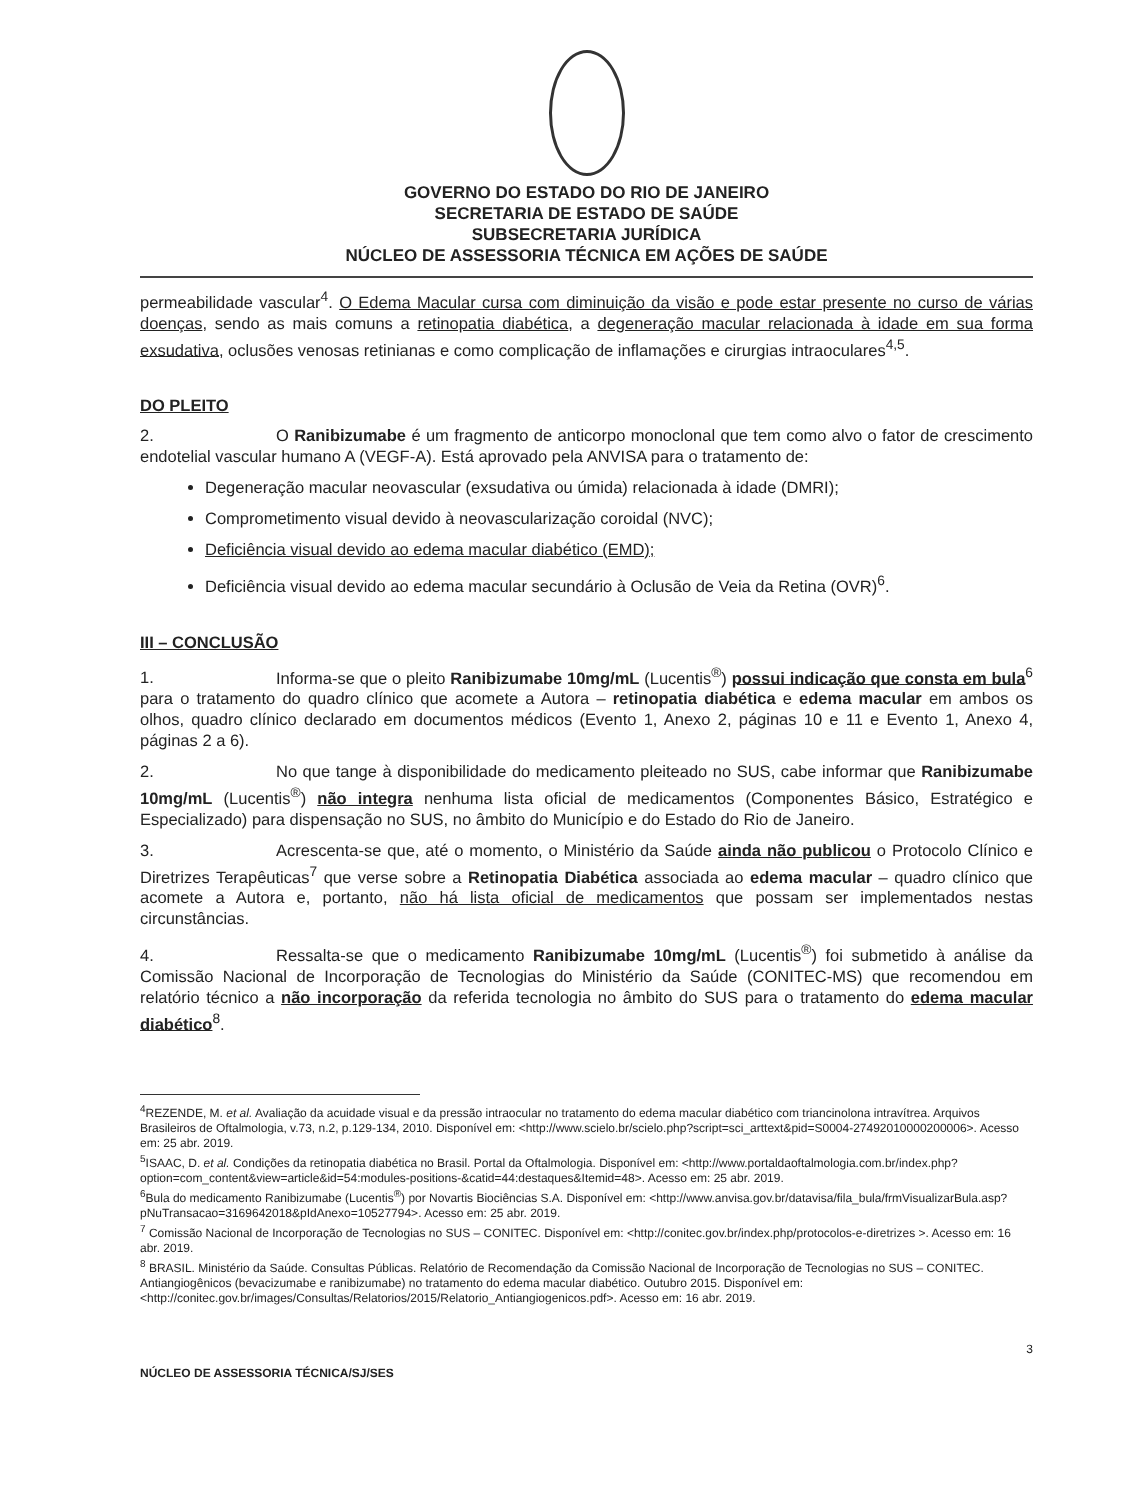GOVERNO DO ESTADO DO RIO DE JANEIRO
SECRETARIA DE ESTADO DE SAÚDE
SUBSECRETARIA JURÍDICA
NÚCLEO DE ASSESSORIA TÉCNICA EM AÇÕES DE SAÚDE
permeabilidade vascular<sup>4</sup>. O Edema Macular cursa com diminuição da visão e pode estar presente no curso de várias doenças, sendo as mais comuns a retinopatia diabética, a degeneração macular relacionada à idade em sua forma exsudativa, oclusões venosas retinianas e como complicação de inflamações e cirurgias intraoculares<sup>4,5</sup>.
DO PLEITO
2. O Ranibizumabe é um fragmento de anticorpo monoclonal que tem como alvo o fator de crescimento endotelial vascular humano A (VEGF-A). Está aprovado pela ANVISA para o tratamento de:
Degeneração macular neovascular (exsudativa ou úmida) relacionada à idade (DMRI);
Comprometimento visual devido à neovascularização coroidal (NVC);
Deficiência visual devido ao edema macular diabético (EMD);
Deficiência visual devido ao edema macular secundário à Oclusão de Veia da Retina (OVR)<sup>6</sup>.
III – CONCLUSÃO
1. Informa-se que o pleito Ranibizumabe 10mg/mL (Lucentis<sup>®</sup>) possui indicação que consta em bula<sup>6</sup> para o tratamento do quadro clínico que acomete a Autora – retinopatia diabética e edema macular em ambos os olhos, quadro clínico declarado em documentos médicos (Evento 1, Anexo 2, páginas 10 e 11 e Evento 1, Anexo 4, páginas 2 a 6).
2. No que tange à disponibilidade do medicamento pleiteado no SUS, cabe informar que Ranibizumabe 10mg/mL (Lucentis<sup>®</sup>) não integra nenhuma lista oficial de medicamentos (Componentes Básico, Estratégico e Especializado) para dispensação no SUS, no âmbito do Município e do Estado do Rio de Janeiro.
3. Acrescenta-se que, até o momento, o Ministério da Saúde ainda não publicou o Protocolo Clínico e Diretrizes Terapêuticas<sup>7</sup> que verse sobre a Retinopatia Diabética associada ao edema macular – quadro clínico que acomete a Autora e, portanto, não há lista oficial de medicamentos que possam ser implementados nestas circunstâncias.
4. Ressalta-se que o medicamento Ranibizumabe 10mg/mL (Lucentis<sup>®</sup>) foi submetido à análise da Comissão Nacional de Incorporação de Tecnologias do Ministério da Saúde (CONITEC-MS) que recomendou em relatório técnico a não incorporação da referida tecnologia no âmbito do SUS para o tratamento do edema macular diabético<sup>8</sup>.
<sup>4</sup> REZENDE, M. et al. Avaliação da acuidade visual e da pressão intraocular no tratamento do edema macular diabético com triancinolona intravítrea. Arquivos Brasileiros de Oftalmologia, v.73, n.2, p.129-134, 2010. Disponível em: <http://www.scielo.br/scielo.php?script=sci_arttext&pid=S0004-27492010000200006>. Acesso em: 25 abr. 2019.
<sup>5</sup> ISAAC, D. et al. Condições da retinopatia diabética no Brasil. Portal da Oftalmologia. Disponível em: <http://www.portaldaoftalmologia.com.br/index.php?option=com_content&view=article&id=54:modules-positions-&catid=44:destaques&Itemid=48>. Acesso em: 25 abr. 2019.
<sup>6</sup> Bula do medicamento Ranibizumabe (Lucentis<sup>®</sup>) por Novartis Biociências S.A. Disponível em: <http://www.anvisa.gov.br/datavisa/fila_bula/frmVisualizarBula.asp?pNuTransacao=3169642018&pIdAnexo=10527794>. Acesso em: 25 abr. 2019.
<sup>7</sup> Comissão Nacional de Incorporação de Tecnologias no SUS – CONITEC. Disponível em: <http://conitec.gov.br/index.php/protocolos-e-diretrizes >. Acesso em: 16 abr. 2019.
<sup>8</sup> BRASIL. Ministério da Saúde. Consultas Públicas. Relatório de Recomendação da Comissão Nacional de Incorporação de Tecnologias no SUS – CONITEC. Antiangiogênicos (bevacizumabe e ranibizumabe) no tratamento do edema macular diabético. Outubro 2015. Disponível em: <http://conitec.gov.br/images/Consultas/Relatorios/2015/Relatorio_Antiangiogenicos.pdf>. Acesso em: 16 abr. 2019.
3
NÚCLEO DE ASSESSORIA TÉCNICA/SJ/SES